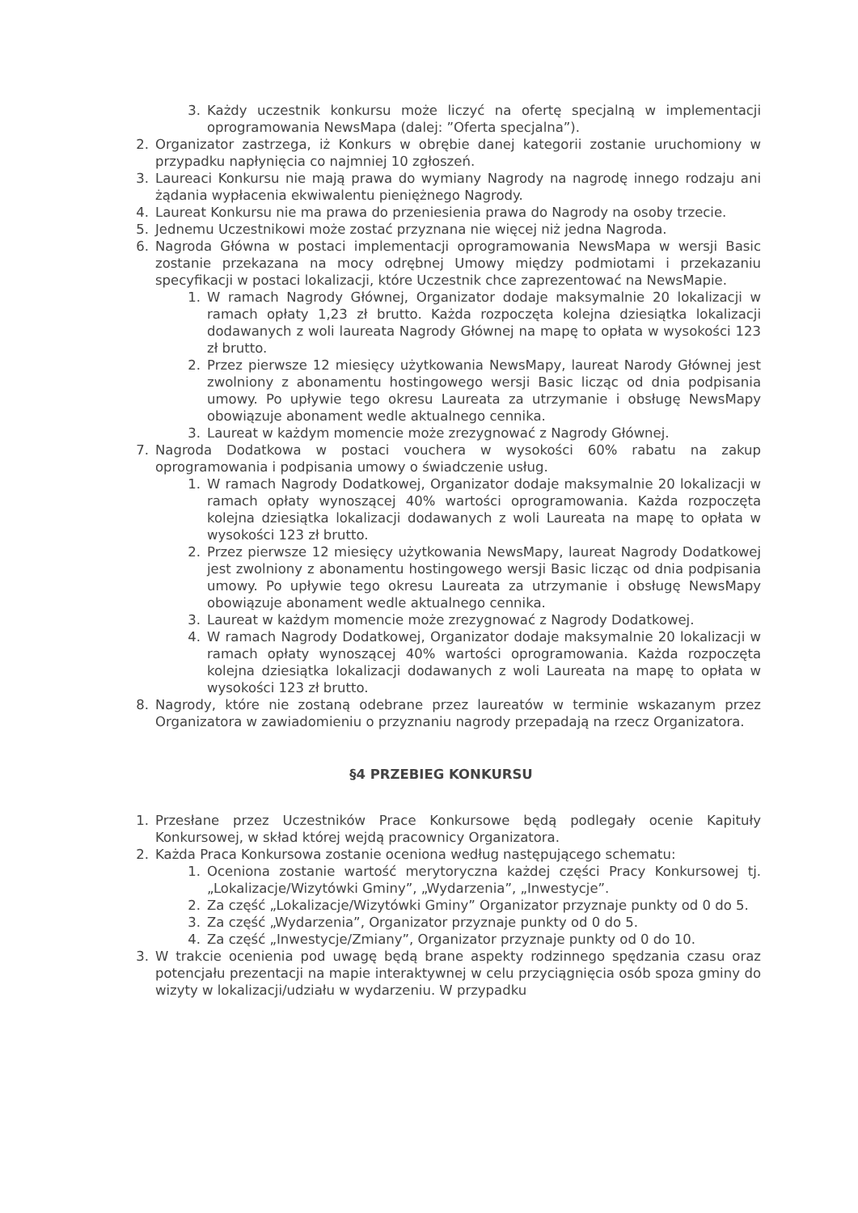3. Każdy uczestnik konkursu może liczyć na ofertę specjalną w implementacji oprogramowania NewsMapa (dalej: ”Oferta specjalna”).
2. Organizator zastrzega, iż Konkurs w obrębie danej kategorii zostanie uruchomiony w przypadku napłynięcia co najmniej 10 zgłoszeń.
3. Laureaci Konkursu nie mają prawa do wymiany Nagrody na nagrodę innego rodzaju ani żądania wypłacenia ekwiwalentu pieniężnego Nagrody.
4. Laureat Konkursu nie ma prawa do przeniesienia prawa do Nagrody na osoby trzecie.
5. Jednemu Uczestnikowi może zostać przyznana nie więcej niż jedna Nagroda.
6. Nagroda Główna w postaci implementacji oprogramowania NewsMapa w wersji Basic zostanie przekazana na mocy odrębnej Umowy między podmiotami i przekazaniu specyfikacji w postaci lokalizacji, które Uczestnik chce zaprezentować na NewsMapie.
1. W ramach Nagrody Głównej, Organizator dodaje maksymalnie 20 lokalizacji w ramach opłaty 1,23 zł brutto. Każda rozpoczęta kolejna dziesiątka lokalizacji dodawanych z woli laureata Nagrody Głównej na mapę to opłata w wysokości 123 zł brutto.
2. Przez pierwsze 12 miesięcy użytkowania NewsMapy, laureat Narody Głównej jest zwolniony z abonamentu hostingowego wersji Basic licząc od dnia podpisania umowy. Po upływie tego okresu Laureata za utrzymanie i obsługę NewsMapy obowiązuje abonament wedle aktualnego cennika.
3. Laureat w każdym momencie może zrezygnować z Nagrody Głównej.
7. Nagroda Dodatkowa w postaci vouchera w wysokości 60% rabatu na zakup oprogramowania i podpisania umowy o świadczenie usług.
1. W ramach Nagrody Dodatkowej, Organizator dodaje maksymalnie 20 lokalizacji w ramach opłaty wynoszącej 40% wartości oprogramowania. Każda rozpoczęta kolejna dziesiątka lokalizacji dodawanych z woli Laureata na mapę to opłata w wysokości 123 zł brutto.
2. Przez pierwsze 12 miesięcy użytkowania NewsMapy, laureat Nagrody Dodatkowej jest zwolniony z abonamentu hostingowego wersji Basic licząc od dnia podpisania umowy. Po upływie tego okresu Laureata za utrzymanie i obsługę NewsMapy obowiązuje abonament wedle aktualnego cennika.
3. Laureat w każdym momencie może zrezygnować z Nagrody Dodatkowej.
4. W ramach Nagrody Dodatkowej, Organizator dodaje maksymalnie 20 lokalizacji w ramach opłaty wynoszącej 40% wartości oprogramowania. Każda rozpoczęta kolejna dziesiątka lokalizacji dodawanych z woli Laureata na mapę to opłata w wysokości 123 zł brutto.
8. Nagrody, które nie zostaną odebrane przez laureatów w terminie wskazanym przez Organizatora w zawiadomieniu o przyznaniu nagrody przepadają na rzecz Organizatora.
§4 PRZEBIEG KONKURSU
1. Przesłane przez Uczestników Prace Konkursowe będą podlegały ocenie Kapituły Konkursowej, w skład której wejdą pracownicy Organizatora.
2. Każda Praca Konkursowa zostanie oceniona według następującego schematu:
1. Oceniona zostanie wartość merytoryczna każdej części Pracy Konkursowej tj. „Lokalizacje/Wizytówki Gminy”, „Wydarzenia”, „Inwestycje”.
2. Za część „Lokalizacje/Wizytówki Gminy” Organizator przyznaje punkty od 0 do 5.
3. Za część „Wydarzenia”, Organizator przyznaje punkty od 0 do 5.
4. Za część „Inwestycje/Zmiany”, Organizator przyznaje punkty od 0 do 10.
3. W trakcie ocenienia pod uwagę będą brane aspekty rodzinnego spędzania czasu oraz potencjału prezentacji na mapie interaktywnej w celu przyciągnięcia osób spoza gminy do wizyty w lokalizacji/udziału w wydarzeniu. W przypadku